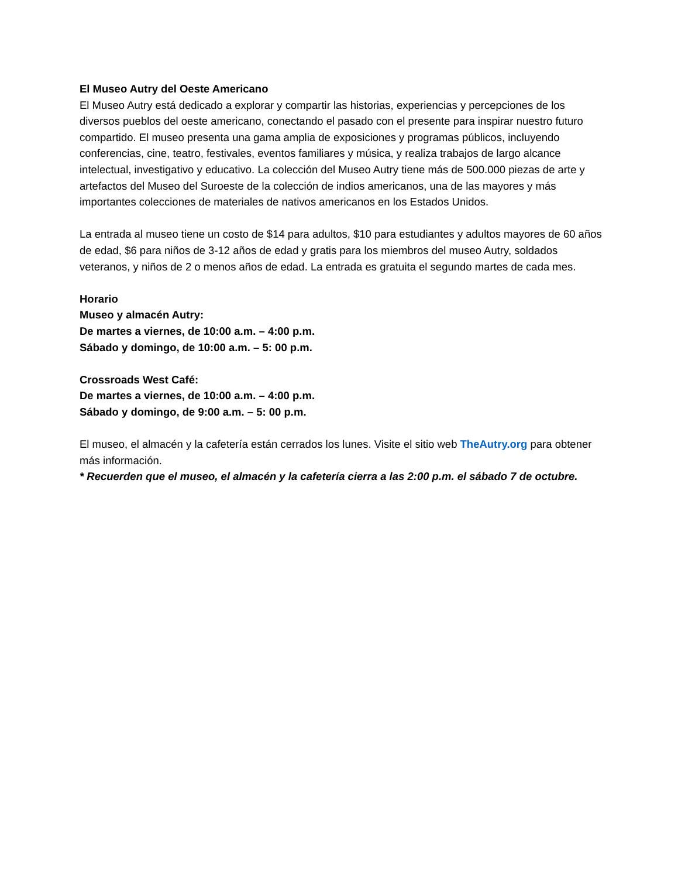El Museo Autry del Oeste Americano
El Museo Autry está dedicado a explorar y compartir las historias, experiencias y percepciones de los diversos pueblos del oeste americano, conectando el pasado con el presente para inspirar nuestro futuro compartido. El museo presenta una gama amplia de exposiciones y programas públicos, incluyendo conferencias, cine, teatro, festivales, eventos familiares y música, y realiza trabajos de largo alcance intelectual, investigativo y educativo. La colección del Museo Autry tiene más de 500.000 piezas de arte y artefactos del Museo del Suroeste de la colección de indios americanos, una de las mayores y más importantes colecciones de materiales de nativos americanos en los Estados Unidos.
La entrada al museo tiene un costo de $14 para adultos, $10 para estudiantes y adultos mayores de 60 años de edad, $6 para niños de 3-12 años de edad y gratis para los miembros del museo Autry, soldados veteranos, y niños de 2 o menos años de edad. La entrada es gratuita el segundo martes de cada mes.
Horario
Museo y almacén Autry:
De martes a viernes, de 10:00 a.m. – 4:00 p.m.
Sábado y domingo, de 10:00 a.m. – 5: 00 p.m.
Crossroads West Café:
De martes a viernes, de 10:00 a.m. – 4:00 p.m.
Sábado y domingo, de 9:00 a.m. – 5: 00 p.m.
El museo, el almacén y la cafetería están cerrados los lunes. Visite el sitio web TheAutry.org para obtener más información.
* Recuerden que el museo, el almacén y la cafetería cierra a las 2:00 p.m. el sábado 7 de octubre.